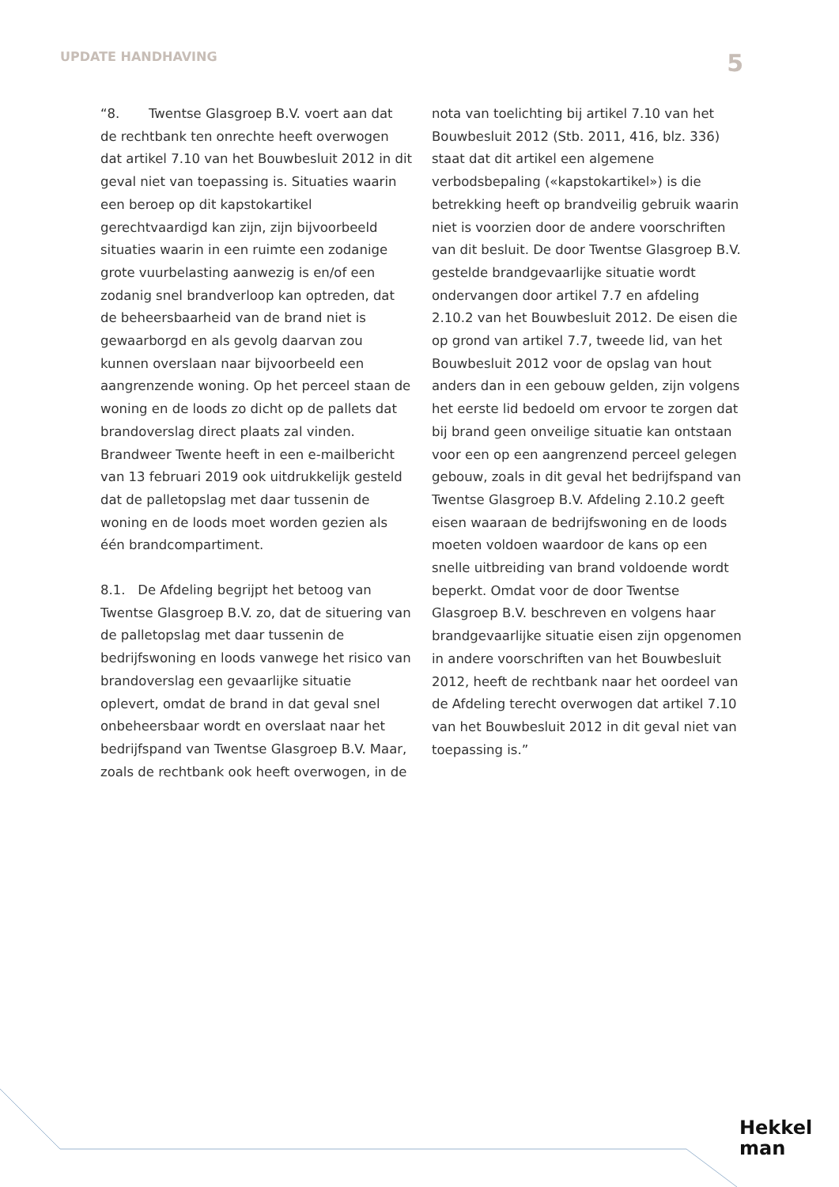UPDATE HANDHAVING 5
“8. Twentse Glasgroep B.V. voert aan dat de rechtbank ten onrechte heeft overwogen dat artikel 7.10 van het Bouwbesluit 2012 in dit geval niet van toepassing is. Situaties waarin een beroep op dit kapstokartikel gerechtvaardigd kan zijn, zijn bijvoorbeeld situaties waarin in een ruimte een zodanige grote vuurbelasting aanwezig is en/of een zodanig snel brandverloop kan optreden, dat de beheersbaarheid van de brand niet is gewaarborgd en als gevolg daarvan zou kunnen overslaan naar bijvoorbeeld een aangrenzende woning. Op het perceel staan de woning en de loods zo dicht op de pallets dat brandoverslag direct plaats zal vinden. Brandweer Twente heeft in een e-mailbericht van 13 februari 2019 ook uitdrukkelijk gesteld dat de palletopslag met daar tussenin de woning en de loods moet worden gezien als één brandcompartiment.
8.1. De Afdeling begrijpt het betoog van Twentse Glasgroep B.V. zo, dat de situering van de palletopslag met daar tussenin de bedrijfswoning en loods vanwege het risico van brandoverslag een gevaarlijke situatie oplevert, omdat de brand in dat geval snel onbeheersbaar wordt en overslaat naar het bedrijfspand van Twentse Glasgroep B.V. Maar, zoals de rechtbank ook heeft overwogen, in de nota van toelichting bij artikel 7.10 van het Bouwbesluit 2012 (Stb. 2011, 416, blz. 336) staat dat dit artikel een algemene verbodsbepaling («kapstokartikel») is die betrekking heeft op brandveilig gebruik waarin niet is voorzien door de andere voorschriften van dit besluit. De door Twentse Glasgroep B.V. gestelde brandgevaarlijke situatie wordt ondervangen door artikel 7.7 en afdeling 2.10.2 van het Bouwbesluit 2012. De eisen die op grond van artikel 7.7, tweede lid, van het Bouwbesluit 2012 voor de opslag van hout anders dan in een gebouw gelden, zijn volgens het eerste lid bedoeld om ervoor te zorgen dat bij brand geen onveilige situatie kan ontstaan voor een op een aangrenzend perceel gelegen gebouw, zoals in dit geval het bedrijfspand van Twentse Glasgroep B.V. Afdeling 2.10.2 geeft eisen waaraan de bedrijfswoning en de loods moeten voldoen waardoor de kans op een snelle uitbreiding van brand voldoende wordt beperkt. Omdat voor de door Twentse Glasgroep B.V. beschreven en volgens haar brandgevaarlijke situatie eisen zijn opgenomen in andere voorschriften van het Bouwbesluit 2012, heeft de rechtbank naar het oordeel van de Afdeling terecht overwogen dat artikel 7.10 van het Bouwbesluit 2012 in dit geval niet van toepassing is.”
Hekkel
man